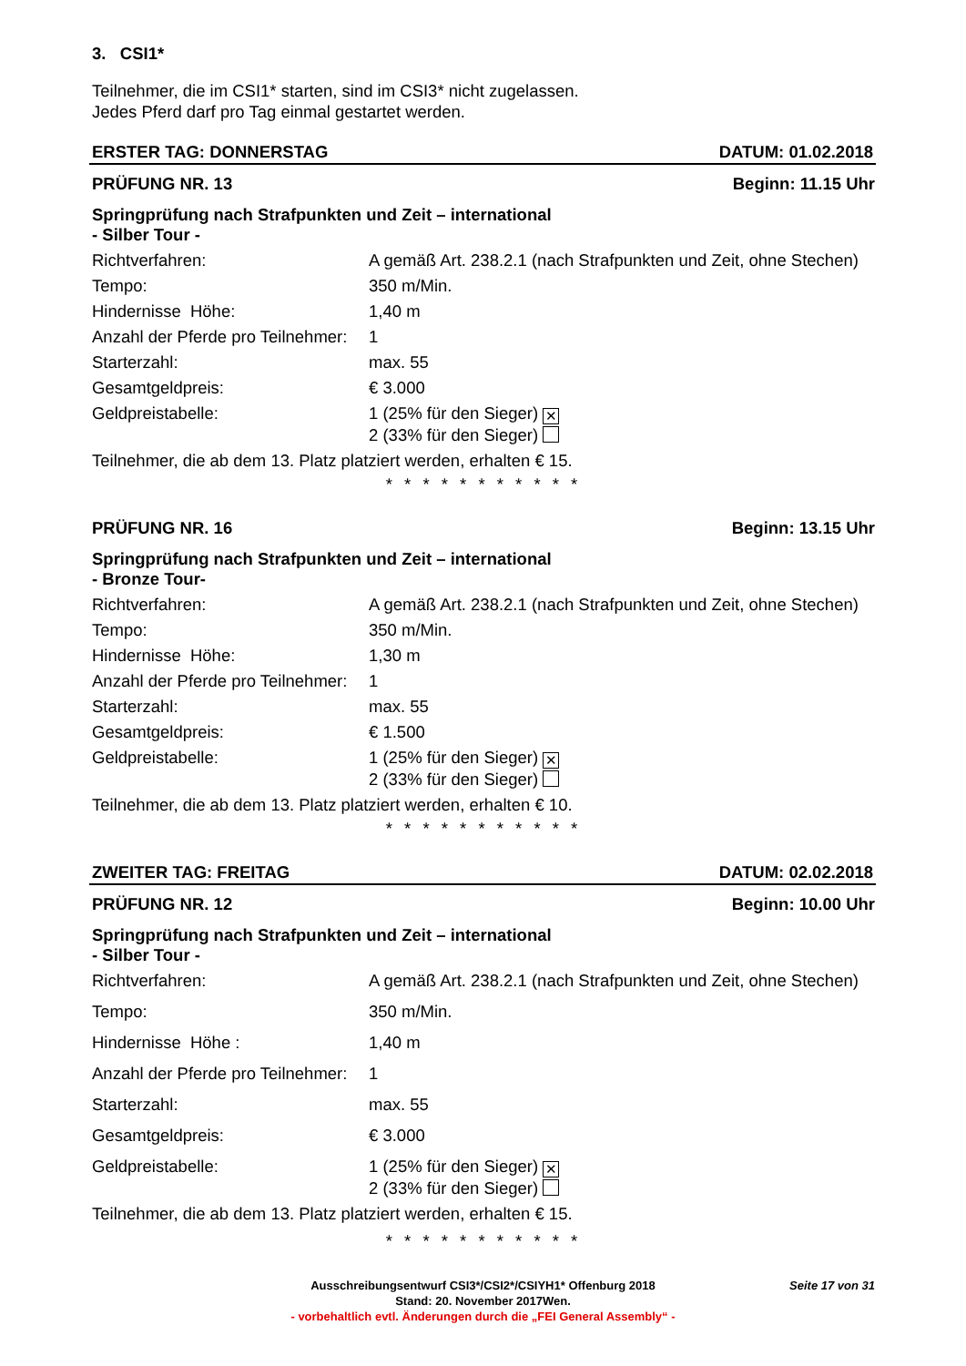3. CSI1*
Teilnehmer, die im CSI1* starten, sind im CSI3* nicht zugelassen.
Jedes Pferd darf pro Tag einmal gestartet werden.
ERSTER TAG: DONNERSTAG DATUM: 01.02.2018
PRÜFUNG NR. 13 Beginn: 11.15 Uhr
Springprüfung nach Strafpunkten und Zeit – international
- Silber Tour -
Richtverfahren: A gemäß Art. 238.2.1 (nach Strafpunkten und Zeit, ohne Stechen)
Tempo: 350 m/Min.
Hindernisse Höhe: 1,40 m
Anzahl der Pferde pro Teilnehmer: 1
Starterzahl: max. 55
Gesamtgeldpreis: € 3.000
Geldpreistabelle: 1 (25% für den Sieger) ✕
2 (33% für den Sieger)
Teilnehmer, die ab dem 13. Platz platziert werden, erhalten € 15.
* * * * * * * * * * *
PRÜFUNG NR. 16 Beginn: 13.15 Uhr
Springprüfung nach Strafpunkten und Zeit – international
- Bronze Tour-
Richtverfahren: A gemäß Art. 238.2.1 (nach Strafpunkten und Zeit, ohne Stechen)
Tempo: 350 m/Min.
Hindernisse Höhe: 1,30 m
Anzahl der Pferde pro Teilnehmer: 1
Starterzahl: max. 55
Gesamtgeldpreis: € 1.500
Geldpreistabelle: 1 (25% für den Sieger) ✕
2 (33% für den Sieger)
Teilnehmer, die ab dem 13. Platz platziert werden, erhalten € 10.
* * * * * * * * * * *
ZWEITER TAG: FREITAG DATUM: 02.02.2018
PRÜFUNG NR. 12 Beginn: 10.00 Uhr
Springprüfung nach Strafpunkten und Zeit – international
- Silber Tour -
Richtverfahren: A gemäß Art. 238.2.1 (nach Strafpunkten und Zeit, ohne Stechen)
Tempo: 350 m/Min.
Hindernisse Höhe : 1,40 m
Anzahl der Pferde pro Teilnehmer: 1
Starterzahl: max. 55
Gesamtgeldpreis: € 3.000
Geldpreistabelle: 1 (25% für den Sieger) ✕
2 (33% für den Sieger)
Teilnehmer, die ab dem 13. Platz platziert werden, erhalten € 15.
* * * * * * * * * * *
Ausschreibungsentwurf CSI3*/CSI2*/CSIYH1* Offenburg 2018 Seite 17 von 31
Stand: 20. November 2017Wen.
- vorbehaltlich evtl. Änderungen durch die „FEI General Assembly“ -